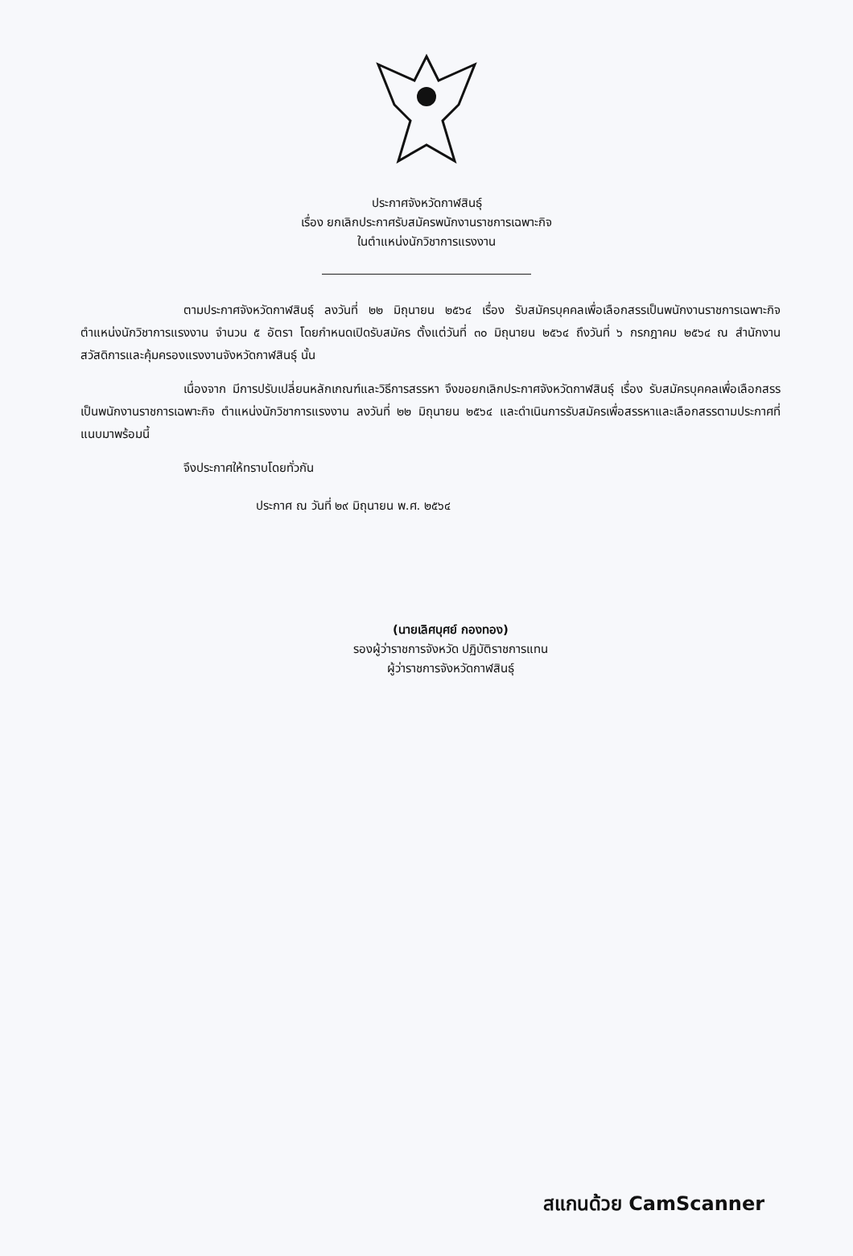ประกาศจังหวัดกาฬสินธุ์
เรื่อง ยกเลิกประกาศรับสมัครพนักงานราชการเฉพาะกิจ
ในตำแหน่งนักวิชาการแรงงาน
ตามประกาศจังหวัดกาฬสินธุ์ ลงวันที่ ๒๒ มิถุนายน ๒๕๖๔ เรื่อง รับสมัครบุคคลเพื่อเลือกสรรเป็นพนักงานราชการเฉพาะกิจ ตำแหน่งนักวิชาการแรงงาน จำนวน ๕ อัตรา โดยกำหนดเปิดรับสมัคร ตั้งแต่วันที่ ๓๐ มิถุนายน ๒๕๖๔ ถึงวันที่ ๖ กรกฎาคม ๒๕๖๔ ณ สำนักงานสวัสดิการและคุ้มครองแรงงานจังหวัดกาฬสินธุ์ นั้น
เนื่องจาก มีการปรับเปลี่ยนหลักเกณฑ์และวิธีการสรรหา จึงขอยกเลิกประกาศจังหวัดกาฬสินธุ์ เรื่อง รับสมัครบุคคลเพื่อเลือกสรรเป็นพนักงานราชการเฉพาะกิจ ตำแหน่งนักวิชาการแรงงาน ลงวันที่ ๒๒ มิถุนายน ๒๕๖๔ และดำเนินการรับสมัครเพื่อสรรหาและเลือกสรรตามประกาศที่แนบมาพร้อมนี้
จึงประกาศให้ทราบโดยทั่วกัน
ประกาศ ณ วันที่ ๒๙ มิถุนายน พ.ศ. ๒๕๖๔
(นายเลิศบุศย์ กองทอง)
รองผู้ว่าราชการจังหวัด ปฏิบัติราชการแทน
ผู้ว่าราชการจังหวัดกาฬสินธุ์
สแกนด้วย CamScanner